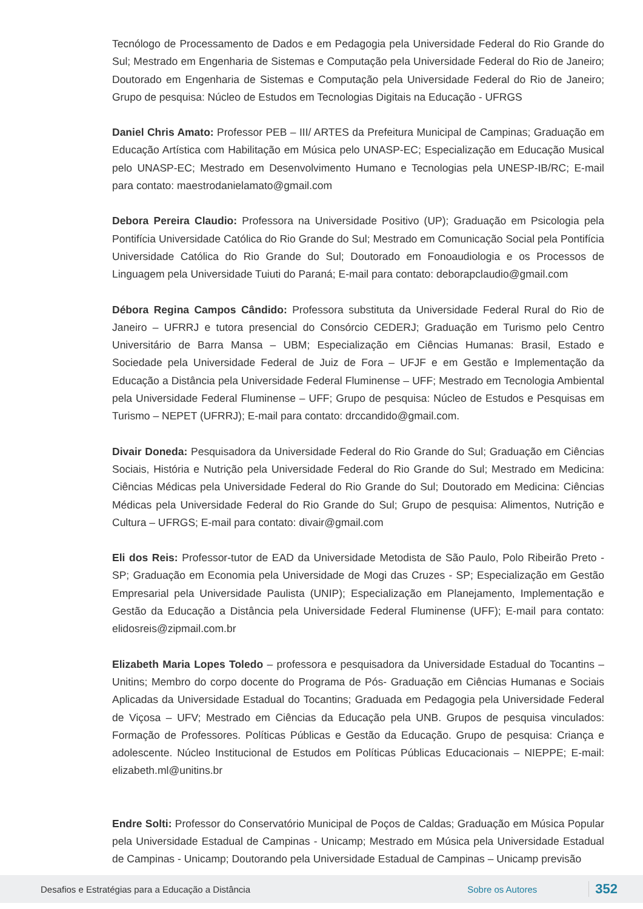Tecnólogo de Processamento de Dados e em Pedagogia pela Universidade Federal do Rio Grande do Sul; Mestrado em Engenharia de Sistemas e Computação pela Universidade Federal do Rio de Janeiro; Doutorado em Engenharia de Sistemas e Computação pela Universidade Federal do Rio de Janeiro; Grupo de pesquisa: Núcleo de Estudos em Tecnologias Digitais na Educação - UFRGS
Daniel Chris Amato: Professor PEB – III/ ARTES da Prefeitura Municipal de Campinas; Graduação em Educação Artística com Habilitação em Música pelo UNASP-EC; Especialização em Educação Musical pelo UNASP-EC; Mestrado em Desenvolvimento Humano e Tecnologias pela UNESP-IB/RC; E-mail para contato: maestrodanielamato@gmail.com
Debora Pereira Claudio: Professora na Universidade Positivo (UP); Graduação em Psicologia pela Pontifícia Universidade Católica do Rio Grande do Sul; Mestrado em Comunicação Social pela Pontifícia Universidade Católica do Rio Grande do Sul; Doutorado em Fonoaudiologia e os Processos de Linguagem pela Universidade Tuiuti do Paraná; E-mail para contato: deborapclaudio@gmail.com
Débora Regina Campos Cândido: Professora substituta da Universidade Federal Rural do Rio de Janeiro – UFRRJ e tutora presencial do Consórcio CEDERJ; Graduação em Turismo pelo Centro Universitário de Barra Mansa – UBM; Especialização em Ciências Humanas: Brasil, Estado e Sociedade pela Universidade Federal de Juiz de Fora – UFJF e em Gestão e Implementação da Educação a Distância pela Universidade Federal Fluminense – UFF; Mestrado em Tecnologia Ambiental pela Universidade Federal Fluminense – UFF; Grupo de pesquisa: Núcleo de Estudos e Pesquisas em Turismo – NEPET (UFRRJ); E-mail para contato: drccandido@gmail.com.
Divair Doneda: Pesquisadora da Universidade Federal do Rio Grande do Sul; Graduação em Ciências Sociais, História e Nutrição pela Universidade Federal do Rio Grande do Sul; Mestrado em Medicina: Ciências Médicas pela Universidade Federal do Rio Grande do Sul; Doutorado em Medicina: Ciências Médicas pela Universidade Federal do Rio Grande do Sul; Grupo de pesquisa: Alimentos, Nutrição e Cultura – UFRGS; E-mail para contato: divair@gmail.com
Eli dos Reis: Professor-tutor de EAD da Universidade Metodista de São Paulo, Polo Ribeirão Preto - SP; Graduação em Economia pela Universidade de Mogi das Cruzes - SP; Especialização em Gestão Empresarial pela Universidade Paulista (UNIP); Especialização em Planejamento, Implementação e Gestão da Educação a Distância pela Universidade Federal Fluminense (UFF); E-mail para contato: elidosreis@zipmail.com.br
Elizabeth Maria Lopes Toledo – professora e pesquisadora da Universidade Estadual do Tocantins – Unitins; Membro do corpo docente do Programa de Pós- Graduação em Ciências Humanas e Sociais Aplicadas da Universidade Estadual do Tocantins; Graduada em Pedagogia pela Universidade Federal de Viçosa – UFV; Mestrado em Ciências da Educação pela UNB. Grupos de pesquisa vinculados: Formação de Professores. Políticas Públicas e Gestão da Educação. Grupo de pesquisa: Criança e adolescente. Núcleo Institucional de Estudos em Políticas Públicas Educacionais – NIEPPE; E-mail: elizabeth.ml@unitins.br
Endre Solti: Professor do Conservatório Municipal de Poços de Caldas; Graduação em Música Popular pela Universidade Estadual de Campinas - Unicamp; Mestrado em Música pela Universidade Estadual de Campinas - Unicamp; Doutorando pela Universidade Estadual de Campinas – Unicamp previsão
Desafios e Estratégias para a Educação a Distância Sobre os Autores 352